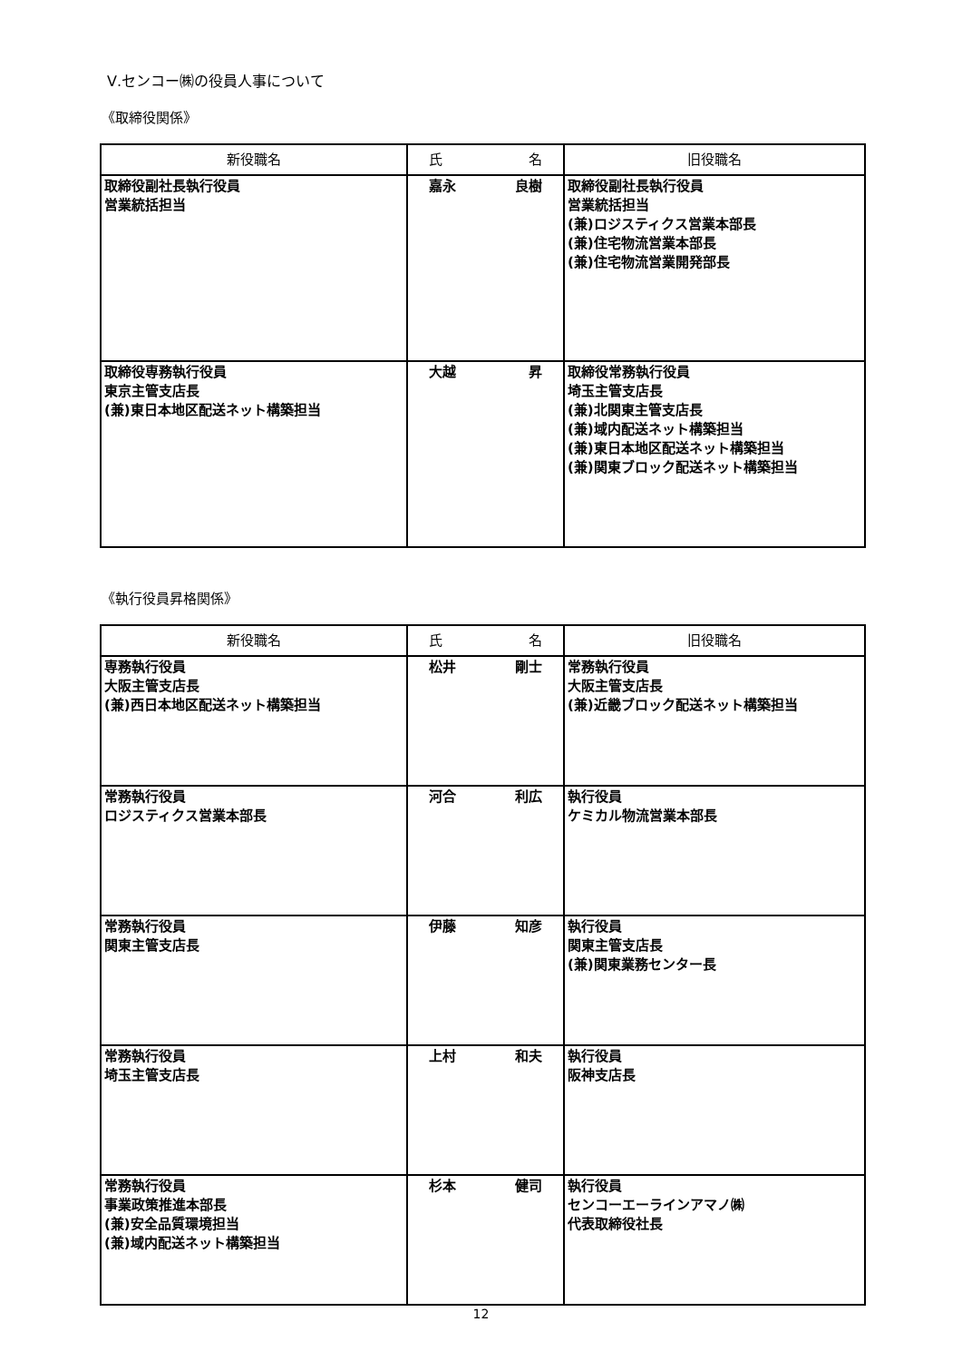Ⅴ.センコー㈱の役員人事について
《取締役関係》
| 新役職名 | 氏 名 | 旧役職名 |
| --- | --- | --- |
| 取締役副社長執行役員 営業統括担当 | 嘉永 良樹 | 取締役副社長執行役員 営業統括担当 (兼)ロジスティクス営業本部長 (兼)住宅物流営業本部長 (兼)住宅物流営業開発部長 |
| 取締役専務執行役員 東京主管支店長 (兼)東日本地区配送ネット構築担当 | 大越 昇 | 取締役常務執行役員 埼玉主管支店長 (兼)北関東主管支店長 (兼)域内配送ネット構築担当 (兼)東日本地区配送ネット構築担当 (兼)関東ブロック配送ネット構築担当 |
《執行役員昇格関係》
| 新役職名 | 氏 名 | 旧役職名 |
| --- | --- | --- |
| 専務執行役員 大阪主管支店長 (兼)西日本地区配送ネット構築担当 | 松井 剛士 | 常務執行役員 大阪主管支店長 (兼)近畿ブロック配送ネット構築担当 |
| 常務執行役員 ロジスティクス営業本部長 | 河合 利広 | 執行役員 ケミカル物流営業本部長 |
| 常務執行役員 関東主管支店長 | 伊藤 知彦 | 執行役員 関東主管支店長 (兼)関東業務センター長 |
| 常務執行役員 埼玉主管支店長 | 上村 和夫 | 執行役員 阪神支店長 |
| 常務執行役員 事業政策推進本部長 (兼)安全品質環境担当 (兼)域内配送ネット構築担当 | 杉本 健司 | 執行役員 センコーエーラインアマノ㈱ 代表取締役社長 |
12